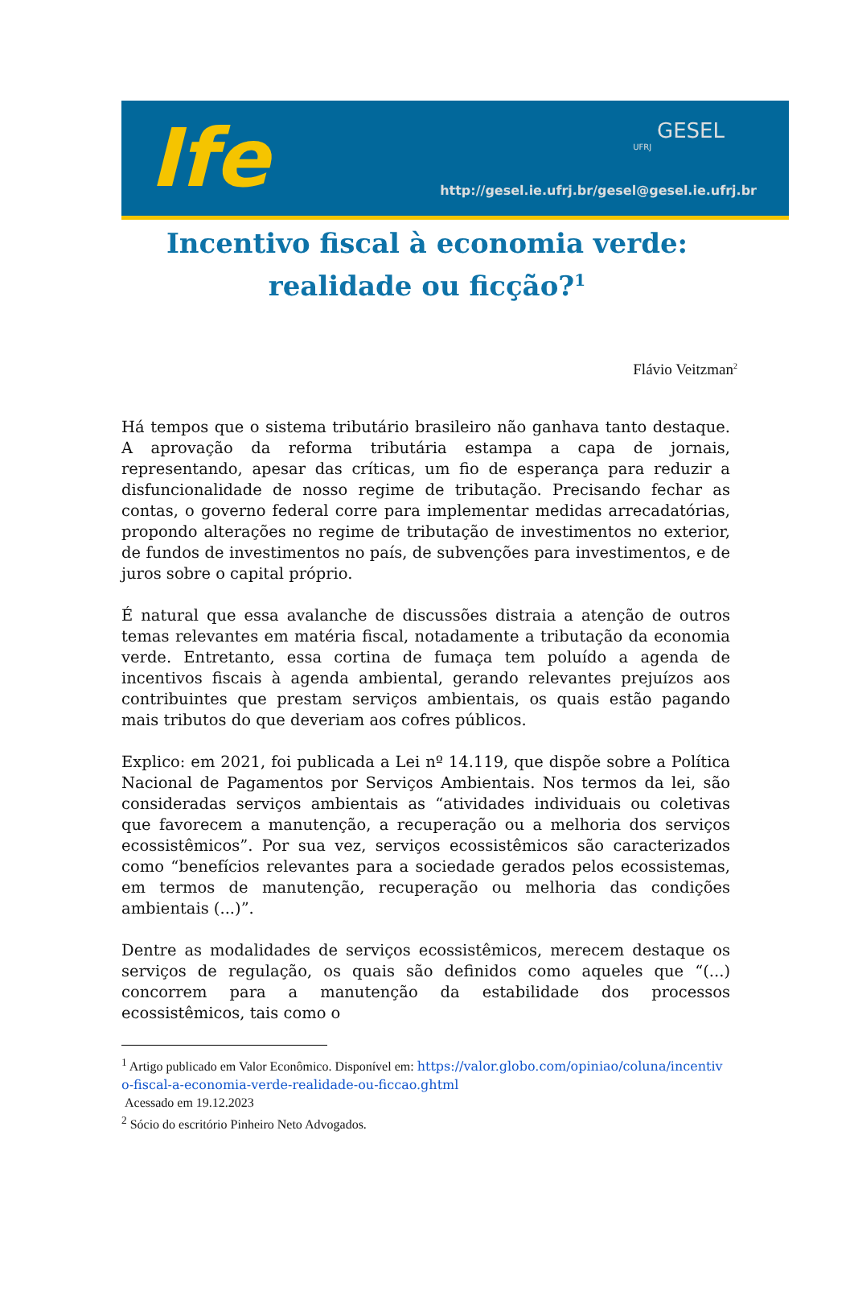Ife
GESEL
UFRJ
http://gesel.ie.ufrj.br/ gesel@gesel.ie.ufrj.br
Incentivo fiscal à economia verde: realidade ou ficção?<sup>1</sup>
Flávio Veitzman<sup>2</sup>
Há tempos que o sistema tributário brasileiro não ganhava tanto destaque. A aprovação da reforma tributária estampa a capa de jornais, representando, apesar das críticas, um fio de esperança para reduzir a disfuncionalidade de nosso regime de tributação. Precisando fechar as contas, o governo federal corre para implementar medidas arrecadatórias, propondo alterações no regime de tributação de investimentos no exterior, de fundos de investimentos no país, de subvenções para investimentos, e de juros sobre o capital próprio.
É natural que essa avalanche de discussões distraia a atenção de outros temas relevantes em matéria fiscal, notadamente a tributação da economia verde. Entretanto, essa cortina de fumaça tem poluído a agenda de incentivos fiscais à agenda ambiental, gerando relevantes prejuízos aos contribuintes que prestam serviços ambientais, os quais estão pagando mais tributos do que deveriam aos cofres públicos.
Explico: em 2021, foi publicada a Lei nº 14.119, que dispõe sobre a Política Nacional de Pagamentos por Serviços Ambientais. Nos termos da lei, são consideradas serviços ambientais as “atividades individuais ou coletivas que favorecem a manutenção, a recuperação ou a melhoria dos serviços ecossistêmicos”. Por sua vez, serviços ecossistêmicos são caracterizados como “benefícios relevantes para a sociedade gerados pelos ecossistemas, em termos de manutenção, recuperação ou melhoria das condições ambientais (...)”.
Dentre as modalidades de serviços ecossistêmicos, merecem destaque os serviços de regulação, os quais são definidos como aqueles que “(...) concorrem para a manutenção da estabilidade dos processos ecossistêmicos, tais como o
<sup>1</sup> Artigo publicado em Valor Econômico. Disponível em: https://valor.globo.com/opiniao/coluna/incentivo-fiscal-a-economia-verde-realidade-ou-ficcao.ghtml
Acessado em 19.12.2023
<sup>2</sup> Sócio do escritório Pinheiro Neto Advogados.